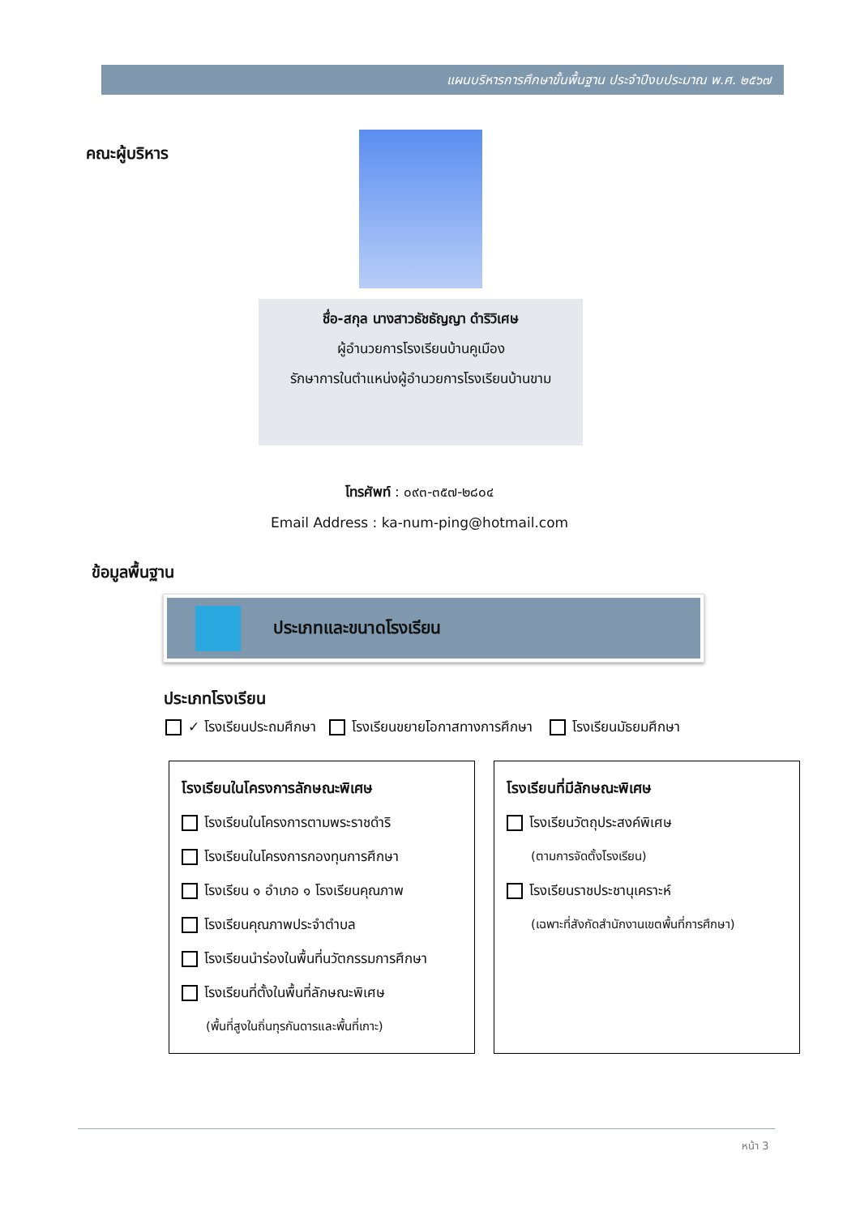แผนบริหารการศึกษาขั้นพื้นฐาน ประจำปีงบประมาณ พ.ศ. ๒๕๖๗
คณะผู้บริหาร
ชื่อ-สกุล นางสาวธัชธัญญา ดำริวิเศษ
ผู้อำนวยการโรงเรียนบ้านคูเมือง
รักษาการในตำแหน่งผู้อำนวยการโรงเรียนบ้านขาม
โทรศัพท์ : ๐๙๓-๓๕๗-๒๘๐๔
Email Address : ka-num-ping@hotmail.com
ข้อมูลพื้นฐาน
ประเภทและขนาดโรงเรียน
ประเภทโรงเรียน
✓ โรงเรียนประถมศึกษา โรงเรียนขยายโอกาสทางการศึกษา โรงเรียนมัธยมศึกษา
โรงเรียนในโครงการลักษณะพิเศษ
โรงเรียนในโครงการตามพระราชดำริ
โรงเรียนในโครงการกองทุนการศึกษา
โรงเรียน ๑ อำเภอ ๑ โรงเรียนคุณภาพ
โรงเรียนคุณภาพประจำตำบล
โรงเรียนนำร่องในพื้นที่นวัตกรรมการศึกษา
โรงเรียนที่ตั้งในพื้นที่ลักษณะพิเศษ
(พื้นที่สูงในถิ่นทุรกันดารและพื้นที่เกาะ)
โรงเรียนที่มีลักษณะพิเศษ
โรงเรียนวัตถุประสงค์พิเศษ
(ตามการจัดตั้งโรงเรียน)
โรงเรียนราชประชานุเคราะห์
(เฉพาะที่สังกัดสำนักงานเขตพื้นที่การศึกษา)
หน้า 3